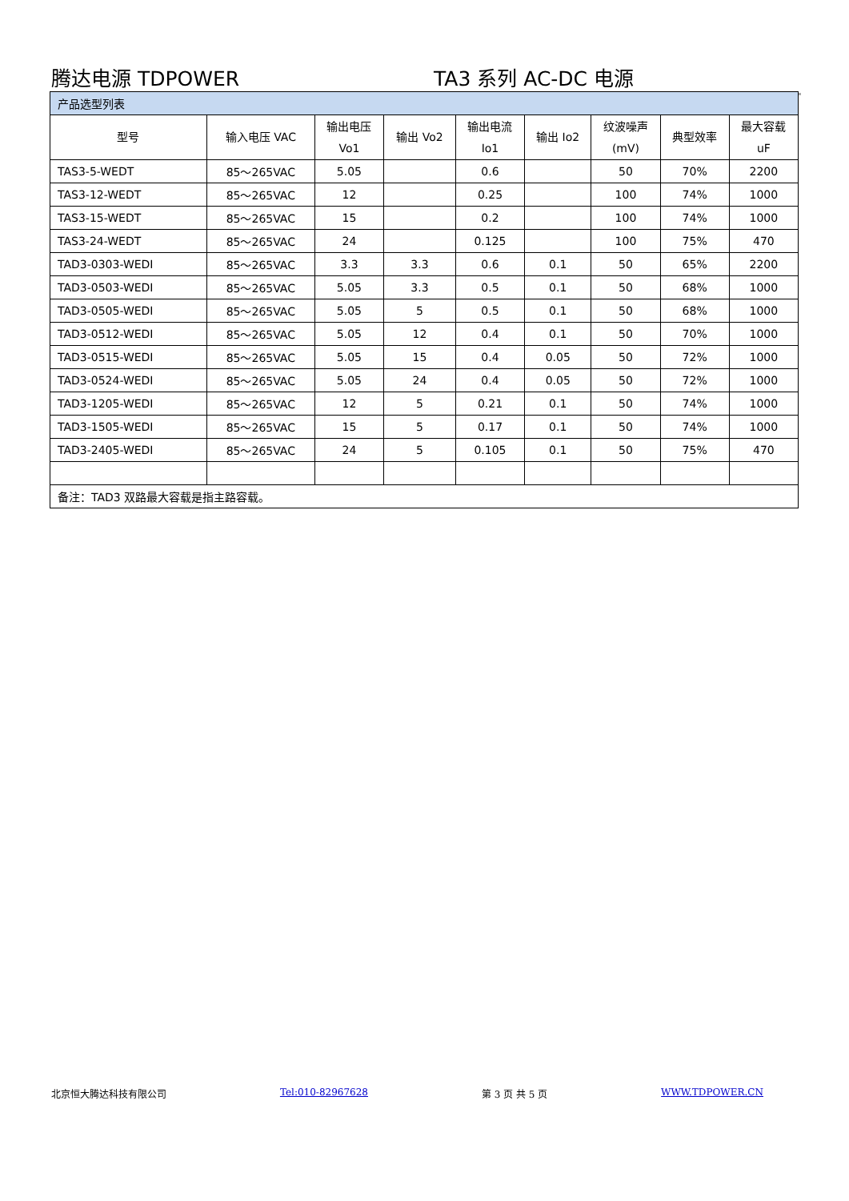腾达电源 TDPOWER TA3 系列 AC-DC 电源
| 产品选型列表 | | | | | | | | |
| 型号 | 输入电压 VAC | 输出电压 Vo1 | 输出 Vo2 | 输出电流 Io1 | 输出 Io2 | 纹波噪声 (mV) | 典型效率 | 最大容载 uF |
| TAS3-5-WEDT | 85～265VAC | 5.05 | | 0.6 | | 50 | 70% | 2200 |
| TAS3-12-WEDT | 85～265VAC | 12 | | 0.25 | | 100 | 74% | 1000 |
| TAS3-15-WEDT | 85～265VAC | 15 | | 0.2 | | 100 | 74% | 1000 |
| TAS3-24-WEDT | 85～265VAC | 24 | | 0.125 | | 100 | 75% | 470 |
| TAD3-0303-WEDI | 85～265VAC | 3.3 | 3.3 | 0.6 | 0.1 | 50 | 65% | 2200 |
| TAD3-0503-WEDI | 85～265VAC | 5.05 | 3.3 | 0.5 | 0.1 | 50 | 68% | 1000 |
| TAD3-0505-WEDI | 85～265VAC | 5.05 | 5 | 0.5 | 0.1 | 50 | 68% | 1000 |
| TAD3-0512-WEDI | 85～265VAC | 5.05 | 12 | 0.4 | 0.1 | 50 | 70% | 1000 |
| TAD3-0515-WEDI | 85～265VAC | 5.05 | 15 | 0.4 | 0.05 | 50 | 72% | 1000 |
| TAD3-0524-WEDI | 85～265VAC | 5.05 | 24 | 0.4 | 0.05 | 50 | 72% | 1000 |
| TAD3-1205-WEDI | 85～265VAC | 12 | 5 | 0.21 | 0.1 | 50 | 74% | 1000 |
| TAD3-1505-WEDI | 85～265VAC | 15 | 5 | 0.17 | 0.1 | 50 | 74% | 1000 |
| TAD3-2405-WEDI | 85～265VAC | 24 | 5 | 0.105 | 0.1 | 50 | 75% | 470 |
| 备注：TAD3 双路最大容载是指主路容载。 | | | | | | | | |
北京恒大腾达科技有限公司 Tel:010-82967628 第 3 页 共 5 页 WWW.TDPOWER.CN